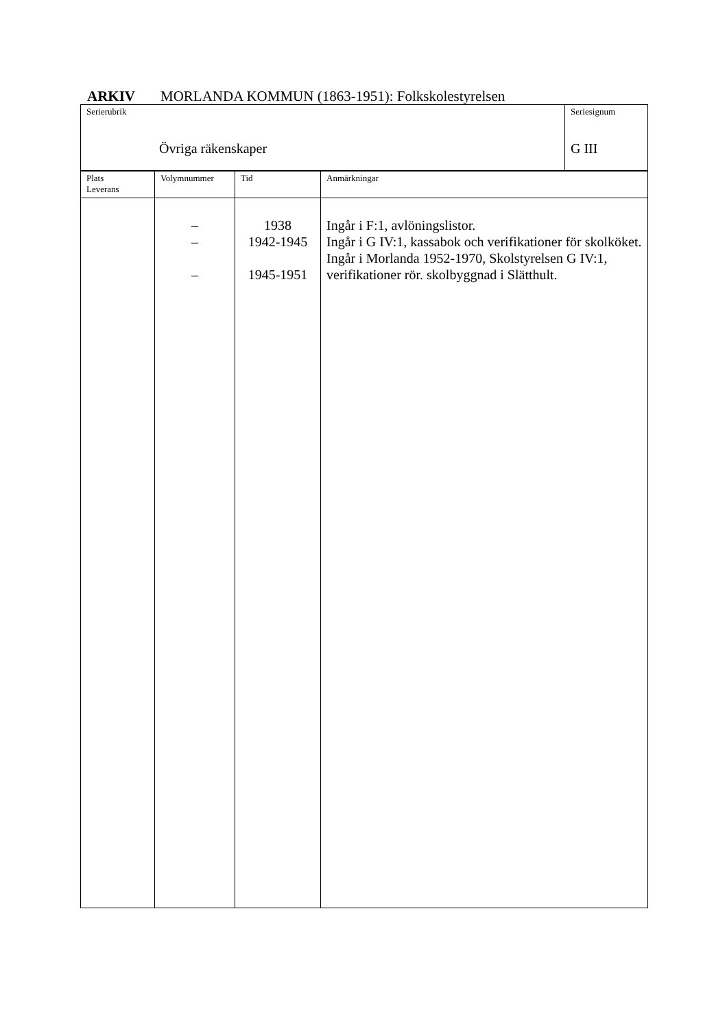ARKIV MORLANDA KOMMUN (1863-1951): Folkskolestyrelsen
| Serierubrik Övriga räkenskaper | Seriesignum G III |
| Plats Leverans | Volymnummer | Tid | Anmärkningar |
| | – – – | 1938 1942-1945 1945-1951 | Ingår i F:1, avlöningslistor. Ingår i G IV:1, kassabok och verifikationer för skolköket. Ingår i Morlanda 1952-1970, Skolstyrelsen G IV:1, verifikationer rör. skolbyggnad i Slätthult. |